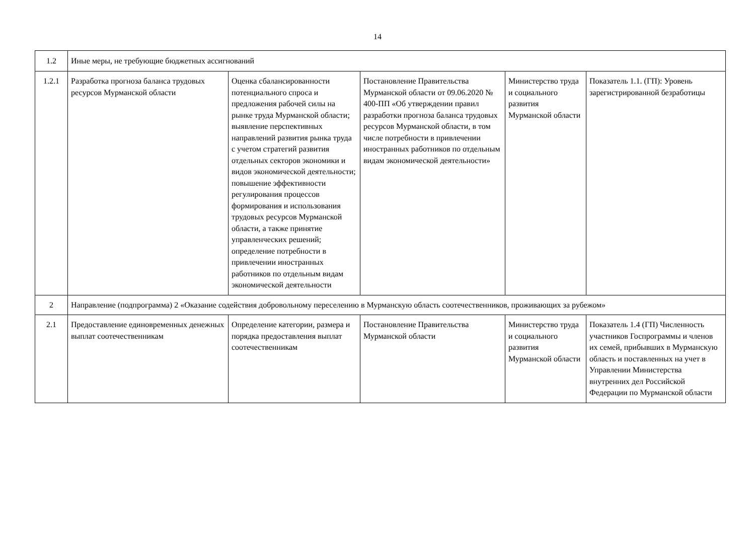14
| 1.2 | Иные меры, не требующие бюджетных ассигнований | | | | |
| 1.2.1 | Разработка прогноза баланса трудовых ресурсов Мурманской области | Оценка сбалансированности потенциального спроса и предложения рабочей силы на рынке труда Мурманской области; выявление перспективных направлений развития рынка труда с учетом стратегий развития отдельных секторов экономики и видов экономической деятельности; повышение эффективности регулирования процессов формирования и использования трудовых ресурсов Мурманской области, а также принятие управленческих решений; определение потребности в привлечении иностранных работников по отдельным видам экономической деятельности | Постановление Правительства Мурманской области от 09.06.2020 № 400-ПП «Об утверждении правил разработки прогноза баланса трудовых ресурсов Мурманской области, в том числе потребности в привлечении иностранных работников по отдельным видам экономической деятельности» | Министерство труда и социального развития Мурманской области | Показатель 1.1. (ГП): Уровень зарегистрированной безработицы |
| 2 | Направление (подпрограмма) 2 «Оказание содействия добровольному переселению в Мурманскую область соотечественников, проживающих за рубежом» | | | | |
| 2.1 | Предоставление единовременных денежных выплат соотечественникам | Определение категории, размера и порядка предоставления выплат соотечественникам | Постановление Правительства Мурманской области | Министерство труда и социального развития Мурманской области | Показатель 1.4 (ГП) Численность участников Госпрограммы и членов их семей, прибывших в Мурманскую область и поставленных на учет в Управлении Министерства внутренних дел Российской Федерации по Мурманской области |